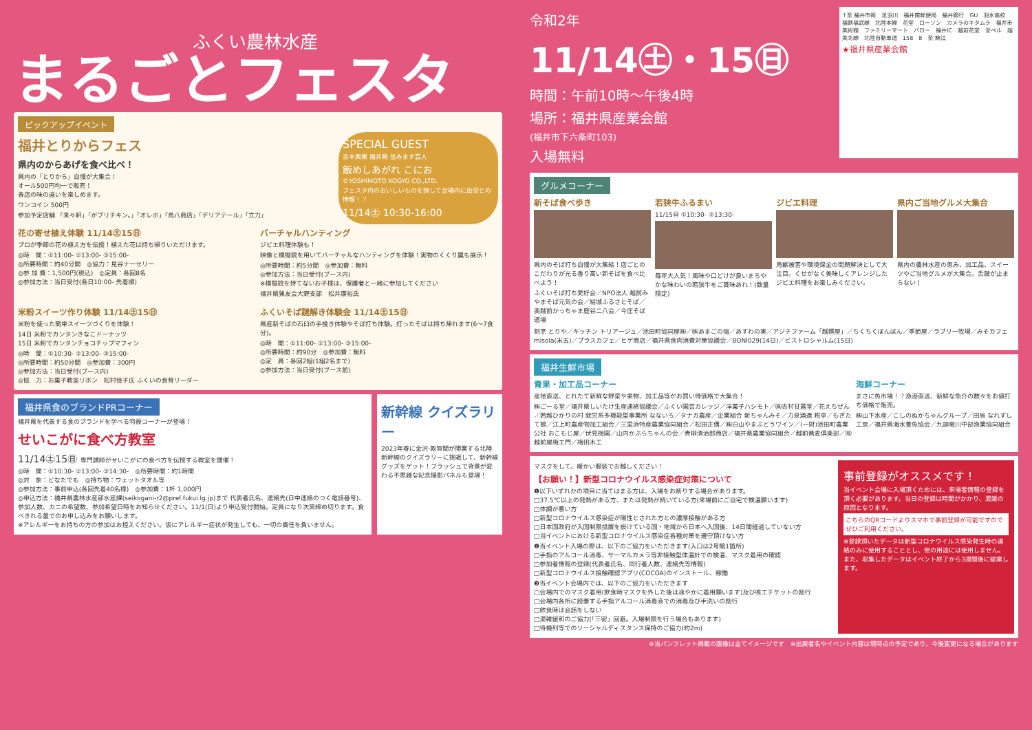ふくい農林水産
まるごとフェスタ
ピックアップイベント
福井とりからフェス
県内のからあげを食べ比べ！
県内の「とりから」自慢が大集合！
オール500円均一で販売！
各店の味の違いを楽しめます。
ワンコイン 500円
参加予定店舗 「来々軒」「がブリチキン。」「オレボ」「鳥八商店」「デリアテール」「立力」
SPECIAL GUEST
吉本興業 福井県 住みます芸人
飯めしあがれ こにお
©YOSHIMOTO KOGYO CO.,LTD.
フェスタ内のおいしいものを探して会場内に出没との情報！？
11/14㊏ 10:30-16:00
花の寄せ植え体験 11/14㊏15㊐
プロが季節の花の植え方を伝授！植えた花は持ち帰りいただけます。
◎時　間：①11:00- ②13:00- ③15:00-
◎所要時間：約40分間　◎協力：見谷ナーセリー
◎参 加 費：1,500円(税込)　◎定員：各回8名
◎参加方法：当日受付(各日10:00- 先着順)
バーチャルハンティング
ジビエ料理体験も！
映像と模擬銃を用いてバーチャルなハンティングを体験！実物のくくり罠も展示！
◎所要時間：約5分間　◎参加費：無料
◎参加方法：当日受付(ブース内)
※模擬銃を持てないお子様は、保護者と一緒に参加してください
福井県猟友会大野支部　松井康裕氏
米粉スイーツ作り体験 11/14㊏15㊐
米粉を使った簡単スイーツづくりを体験！
14日 米粉でカンタンきなこドーナッツ
15日 米粉でカンタンチョコチップマフィン
◎時　間：①10:30- ②13:00- ③15:00-
◎所要時間：約50分間　◎参加費：300円
◎参加方法：当日受付(ブース内)
◎協　力：お菓子教室リボン　松村佳子氏 ふくいの食育リーダー
ふくいそば謎解き体験会 11/14㊏15㊐
県産新そばの石臼の手挽き体験やそば打ち体験。打ったそばは持ち帰れます(6〜7食分)。
◎時　間：①11:00- ②13:00- ③15:00-
◎所要時間：約90分　◎参加費：無料
◎定　員：各回2組(1組2名まで)
◎参加方法：当日受付(ブース前)
福井県食のブランドPRコーナー
福井県を代表する食のブランドを学べる特設コーナーが登場！
せいこがに食べ方教室
11/14㊏15㊐ 専門講師がせいこがにの食べ方を伝授する教室を開催！
◎時　間：①10:30- ②13:00- ③14:30-　◎所要時間：約1時間
◎対　象：どなたでも　◎持ち物：ウェットタオル等
◎参加方法：事前申込(各回先着40名様)　◎参加費：1杯 1,000円
◎申込方法：福井県農林水産部水産課(seikogani-r2@pref.fukui.lg.jp)まで 代表者氏名、連絡先(日中連絡のつく電話番号)、参加人数、カニの希望数、参加希望日時をお知らせください。11/1(日)より申込受付開始。定員になり次第締め切ります。食べきれる量でのお申し込みをお願いします。
※アレルギーをお持ちの方の参加はお控えください。仮にアレルギー症状が発生しても、一切の責任を負いません。
新幹線 クイズラリー
2023年春に金沢-敦賀間が開業する北陸新幹線のクイズラリーに挑戦して、新幹線グッズをゲット！フラッシュで背景が変わる不思議な記念撮影パネルも登場！
令和2年
11/14㊏・15㊐
時間：午前10時〜午後4時
場所：福井県産業会館
(福井市下六条町103)
入場無料
↑至 福井市街　足羽川　福井南郵便局　福井銀行　GU　羽水高校　福鉄福武線　北陸本線　花堂　ローソン　カメラのキタムラ　福井市美術館　ファミリーマート　バロー　福井IC　越前花堂　至ベル　越美北線　北陸自動車道　158　8　至 鯖江
★福井県産業会館
グルメコーナー
新そば食べ歩き
県内のそば打ち自慢が大集結！店ごとのこだわりが光る香り高い新そばを食べ比べよう！
ふくいそば打ち愛好会／NPO法人 越前みやまそば元気の会／結城ふるさとそば／奥越前かっちゃま鹿谷二八会／今庄そば道場
若狭牛ふるまい
11/15㊐ ①10:30- ②13:30-
毎年大人気！風味や口どけが良いまろやかな味わいの若狭牛をご賞味あれ！(数量限定)
ジビエ料理
鳥獣被害や環境保全の問題解決として大注目。くせがなく美味しくアレンジしたジビエ料理をお楽しみください。
県内ご当地グルメ大集合
県内の農林水産の恵み、加工品、スイーツやご当地グルメが大集合。舌鼓が止まらない！
割烹 とりや／キッチン トリアージュ／池田町協同屋㈱／㈱あまごの宿／あすわの実／アジチファーム「越麺屋」／ちくちくぼんぼん／季節屋／ラブリー牧場／みそカフェ misola(米五)／プラスカフェ／ヒゲ商店／福井県食肉消費対策協議会／BONI029(14日)／ビストロシャルム(15日)
福井生鮮市場
青果・加工品コーナー
産地直送、とれたて新鮮な野菜や果物、加工品等がお買い得価格で大集合！
㈱ごーる堂／福井県しいたけ生産連絡協議会／ふくい園芸カレッジ／洋菓子ハシモト／㈱吉村甘露堂／花えちぜん／若越ひかりの村 就労系多機能型事業所 なないろ／タナカ農産／企業組合 新ちゃんみそ／力泉酒造 糀亭／もぎたて館／江上町農産物加工組合／三里浜特産農業協同組合／松田正信／㈱白山やまぶどうワイン／(一財)池田町農業公社 おこもじ屋／伏見梅園／山内かぶらちゃんの会／青柳清治郎商店／福井県農業協同組合／越前蕎麦倶楽部／㈲越前屋梅エ門／梅田木工
海鮮コーナー
まさに魚市場！？漁港直送、新鮮な魚介の数々をお値打ち価格で販売。
㈱山下水産／こしのぬかちゃんグループ／田烏 なれずし工房／福井県海水養魚協会／九頭竜川中部漁業協同組合
マスクをして、暖かい服装でお越しください！
【お願い！】新型コロナウイルス感染症対策について
❶以下いずれかの項目に当てはまる方は、入場をお断りする場合があります。
□37.5℃以上の発熱がある方、または発熱が続いている方(来場前にご自宅で検温願います)
□体調が悪い方
□新型コロナウイルス感染症が陽性とされた方との濃厚接触がある方
□日本国政府が入国制限措置を設けている国・地域から日本へ入国後、14日間経過していない方
□当イベントにおける新型コロナウイルス感染症各種対策を遵守頂けない方
❷当イベント入場の際は、以下のご協力をいただきます(入口は2号館1箇所)
□手指のアルコール消毒、サーマルカメラ等非接触型体温計での検温、マスク着用の確認
□参加者情報の登録(代表者氏名、同行者人数、連絡先等情報)
□新型コロナウイルス接触確認アプリ(COCOA)のインストール、稼働
❸当イベント会場内では、以下のご協力をいただきます
□会場内でのマスク着用(飲食時マスクを外した後は速やかに着用願います)及び咳エチケットの励行
□会場内各所に設置する手指アルコール消毒液での消毒及び手洗いの励行
□飲食時は会話をしない
□混雑緩和のご協力(「三密」回避。入場制限を行う場合もあります)
□待機列等でのソーシャルディスタンス保持のご協力(約2m)
事前登録がオススメです！
当イベント会場に入場頂くためには、来場者情報の登録を頂く必要があります。当日の登録は時間がかかり、混雑の原因となります。
こちらのQRコードよりスマホで事前登録が可能ですのでぜひご利用ください。
※登録頂いたデータは新型コロナウイルス感染発生時の連絡のみに使用することとし、他の用途には使用しません。また、収集したデータはイベント終了から3週間後に破棄します。
※当パンフレット掲載の画像は全てイメージです　※出展者名やイベント内容は現時点の予定であり、今後変更になる場合があります